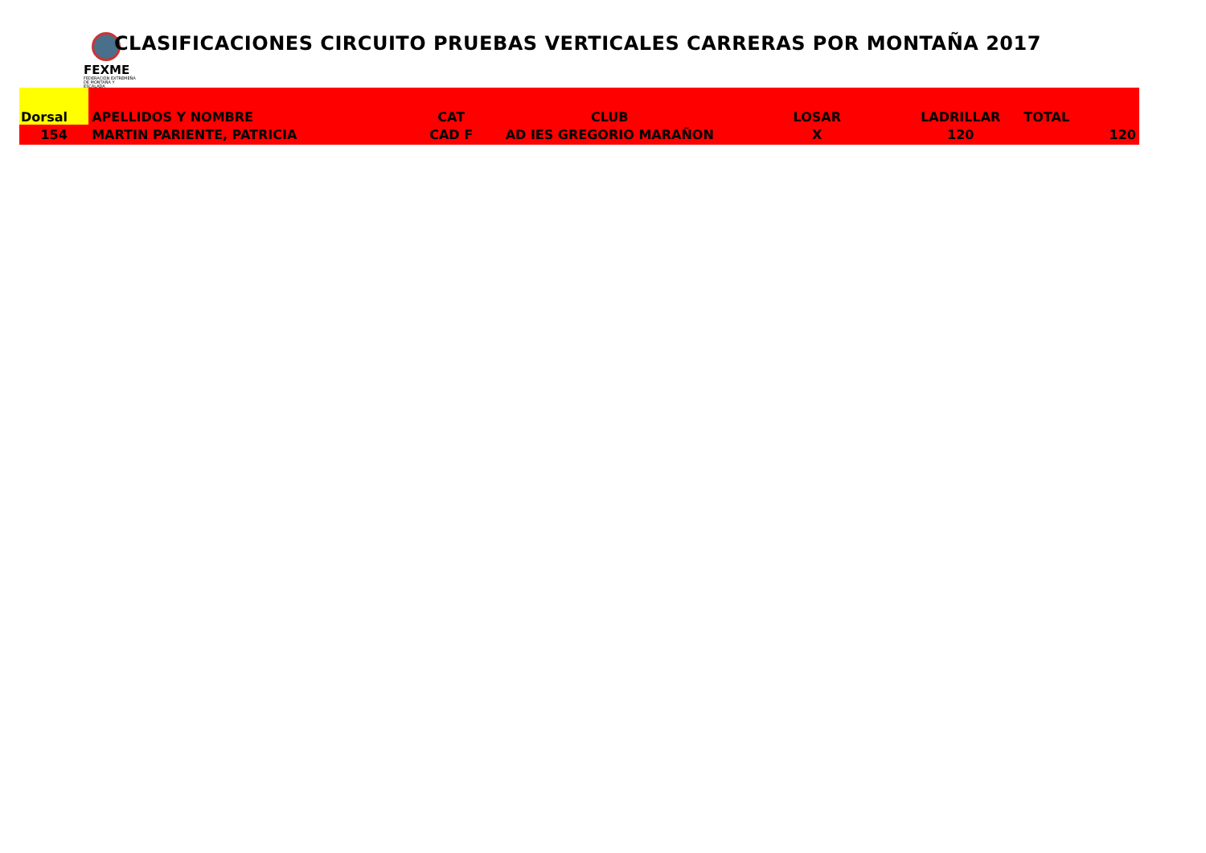FEXME
FEDERACIÓN EXTREMEÑA DE MONTAÑA Y ESCALADA
CLASIFICACIONES CIRCUITO PRUEBAS VERTICALES CARRERAS POR MONTAÑA 2017
| Dorsal | APELLIDOS Y NOMBRE | CAT | CLUB | LOSAR | LADRILLAR | TOTAL | |
| --- | --- | --- | --- | --- | --- | --- | --- |
| 154 | MARTIN PARIENTE, PATRICIA | CAD F | AD IES GREGORIO MARAÑON | X | 120 | | 120 |